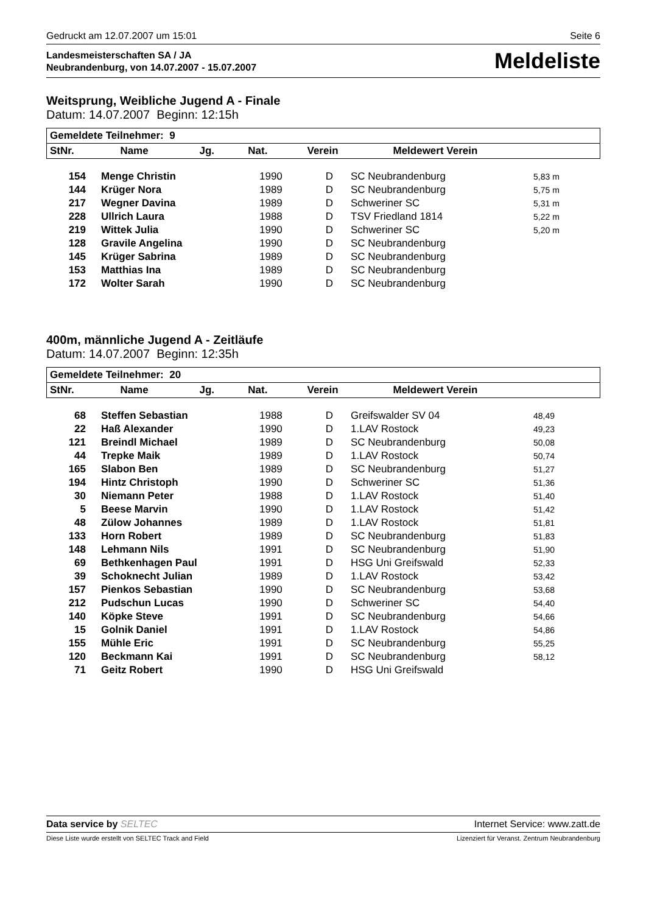Gedruckt am 12.07.2007 um 15:01 Seite 6
Landesmeisterschaften SA / JA
Neubrandenburg, von 14.07.2007 - 15.07.2007
Meldeliste
Weitsprung, Weibliche Jugend A - Finale
Datum: 14.07.2007 Beginn: 12:15h
| Gemeldete Teilnehmer: 9 | | | | | |
| --- | --- | --- | --- | --- | --- |
| StNr. | Name | Jg. | Nat. | Verein | Meldewert Verein |
| 154 | Menge Christin | 1990 | D | SC Neubrandenburg | 5,83 m |
| 144 | Krüger Nora | 1989 | D | SC Neubrandenburg | 5,75 m |
| 217 | Wegner Davina | 1989 | D | Schweriner SC | 5,31 m |
| 228 | Ullrich Laura | 1988 | D | TSV Friedland 1814 | 5,22 m |
| 219 | Wittek Julia | 1990 | D | Schweriner SC | 5,20 m |
| 128 | Gravile Angelina | 1990 | D | SC Neubrandenburg | |
| 145 | Krüger Sabrina | 1989 | D | SC Neubrandenburg | |
| 153 | Matthias Ina | 1989 | D | SC Neubrandenburg | |
| 172 | Wolter Sarah | 1990 | D | SC Neubrandenburg | |
400m, männliche Jugend A - Zeitläufe
Datum: 14.07.2007 Beginn: 12:35h
| Gemeldete Teilnehmer: 20 | | | | | |
| --- | --- | --- | --- | --- | --- |
| StNr. | Name | Jg. | Nat. | Verein | Meldewert Verein |
| 68 | Steffen Sebastian | 1988 | D | Greifswalder SV 04 | 48,49 |
| 22 | Haß Alexander | 1990 | D | 1.LAV Rostock | 49,23 |
| 121 | Breindl Michael | 1989 | D | SC Neubrandenburg | 50,08 |
| 44 | Trepke Maik | 1989 | D | 1.LAV Rostock | 50,74 |
| 165 | Slabon Ben | 1989 | D | SC Neubrandenburg | 51,27 |
| 194 | Hintz Christoph | 1990 | D | Schweriner SC | 51,36 |
| 30 | Niemann Peter | 1988 | D | 1.LAV Rostock | 51,40 |
| 5 | Beese Marvin | 1990 | D | 1.LAV Rostock | 51,42 |
| 48 | Zülow Johannes | 1989 | D | 1.LAV Rostock | 51,81 |
| 133 | Horn Robert | 1989 | D | SC Neubrandenburg | 51,83 |
| 148 | Lehmann Nils | 1991 | D | SC Neubrandenburg | 51,90 |
| 69 | Bethkenhagen Paul | 1991 | D | HSG Uni Greifswald | 52,33 |
| 39 | Schoknecht Julian | 1989 | D | 1.LAV Rostock | 53,42 |
| 157 | Pienkos Sebastian | 1990 | D | SC Neubrandenburg | 53,68 |
| 212 | Pudschun Lucas | 1990 | D | Schweriner SC | 54,40 |
| 140 | Köpke Steve | 1991 | D | SC Neubrandenburg | 54,66 |
| 15 | Golnik Daniel | 1991 | D | 1.LAV Rostock | 54,86 |
| 155 | Mühle Eric | 1991 | D | SC Neubrandenburg | 55,25 |
| 120 | Beckmann Kai | 1991 | D | SC Neubrandenburg | 58,12 |
| 71 | Geitz Robert | 1990 | D | HSG Uni Greifswald | |
Data service by SELTEC Internet Service: www.zatt.de
Diese Liste wurde erstellt von SELTEC Track and Field Lizenziert für Veranst. Zentrum Neubrandenburg